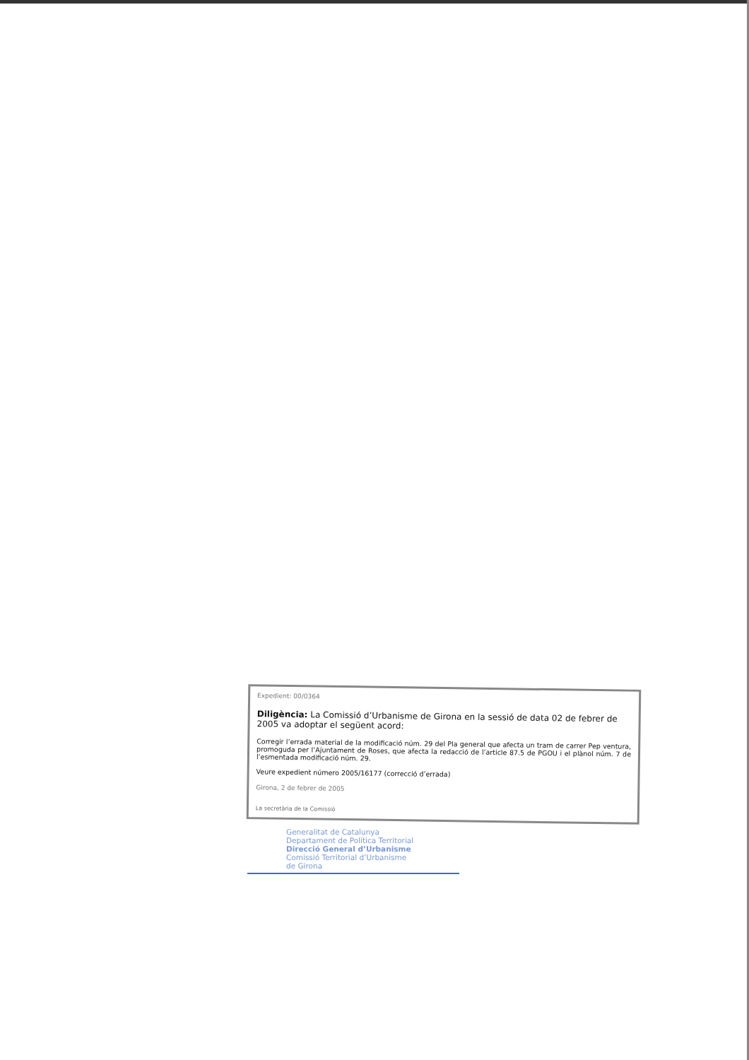Expedient: 00/0364
Diligència: La Comissió d’Urbanisme de Girona en la sessió de data 02 de febrer de 2005 va adoptar el següent acord:
Corregir l’errada material de la modificació núm. 29 del Pla general que afecta un tram de carrer Pep ventura, promoguda per l’Ajuntament de Roses, que afecta la redacció de l’article 87.5 de PGOU i el plànol núm. 7 de l’esmentada modificació núm. 29.
Veure expedient número 2005/16177 (correcció d’errada)
Girona, 2 de febrer de 2005
La secretària de la Comissió
Generalitat de Catalunya
Departament de Política Territorial
Direcció General d’Urbanisme
Comissió Territorial d’Urbanisme
de Girona